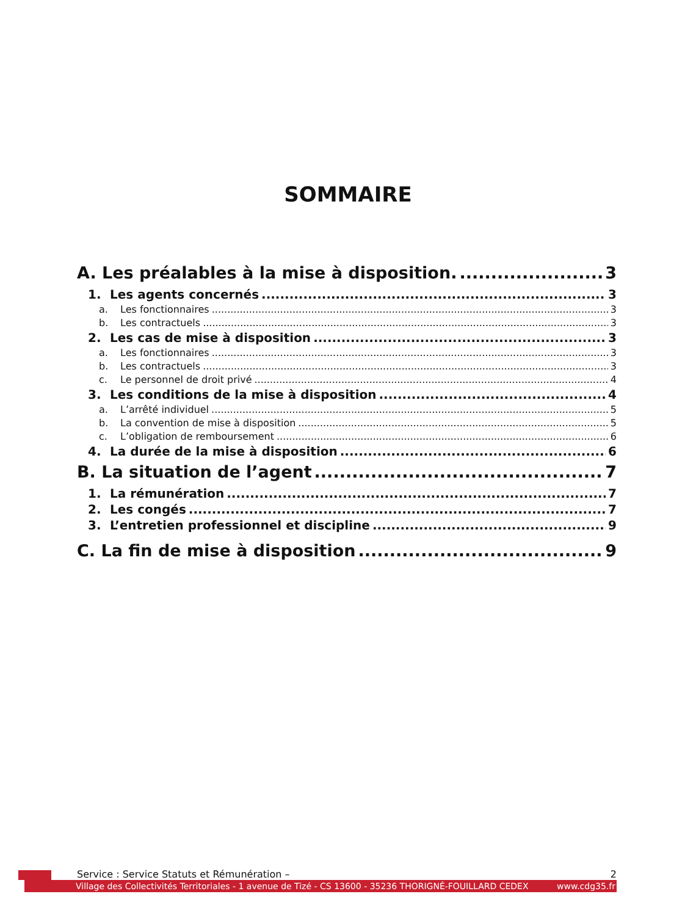SOMMAIRE
A. Les préalables à la mise à disposition. 3
1. Les agents concernés 3
a. Les fonctionnaires 3
b. Les contractuels 3
2. Les cas de mise à disposition 3
a. Les fonctionnaires 3
b. Les contractuels 3
c. Le personnel de droit privé 4
3. Les conditions de la mise à disposition 4
a. L’arrêté individuel 5
b. La convention de mise à disposition 5
c. L’obligation de remboursement 6
4. La durée de la mise à disposition 6
B. La situation de l’agent 7
1. La rémunération 7
2. Les congés 7
3. L’entretien professionnel et discipline 9
C. La fin de mise à disposition 9
Service : Service Statuts et Rémunération – 2
Village des Collectivités Territoriales - 1 avenue de Tizé - CS 13600 - 35236 THORIGNÉ-FOUILLARD CEDEX www.cdg35.fr